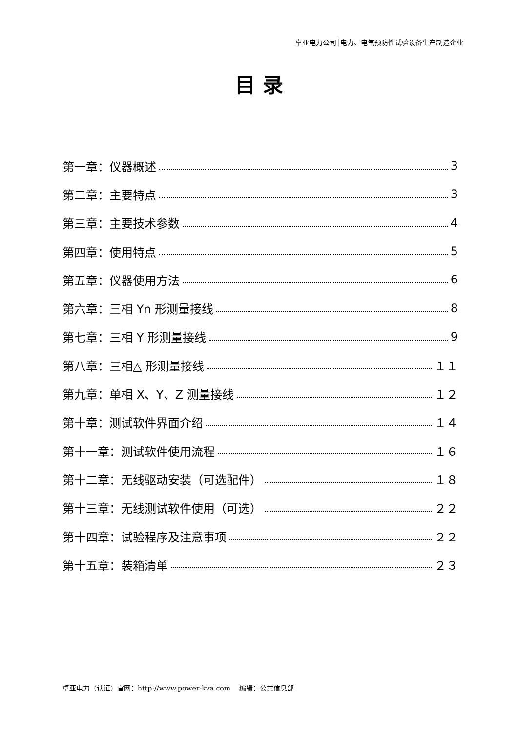卓亚电力公司│电力、电气预防性试验设备生产制造企业
目 录
第一章：仪器概述 3
第二章：主要特点 3
第三章：主要技术参数 4
第四章：使用特点 5
第五章：仪器使用方法 6
第六章：三相 Yn 形测量接线 8
第七章：三相 Y 形测量接线 9
第八章：三相△ 形测量接线 １１
第九章：单相 X、Y、Z 测量接线 １２
第十章：测试软件界面介绍 １４
第十一章：测试软件使用流程 １６
第十二章：无线驱动安装（可选配件） １８
第十三章：无线测试软件使用（可选） ２２
第十四章：试验程序及注意事项 ２２
第十五章：装箱清单 ２３
卓亚电力（认证）官网：http://www.power-kva.com 编辑：公共信息部